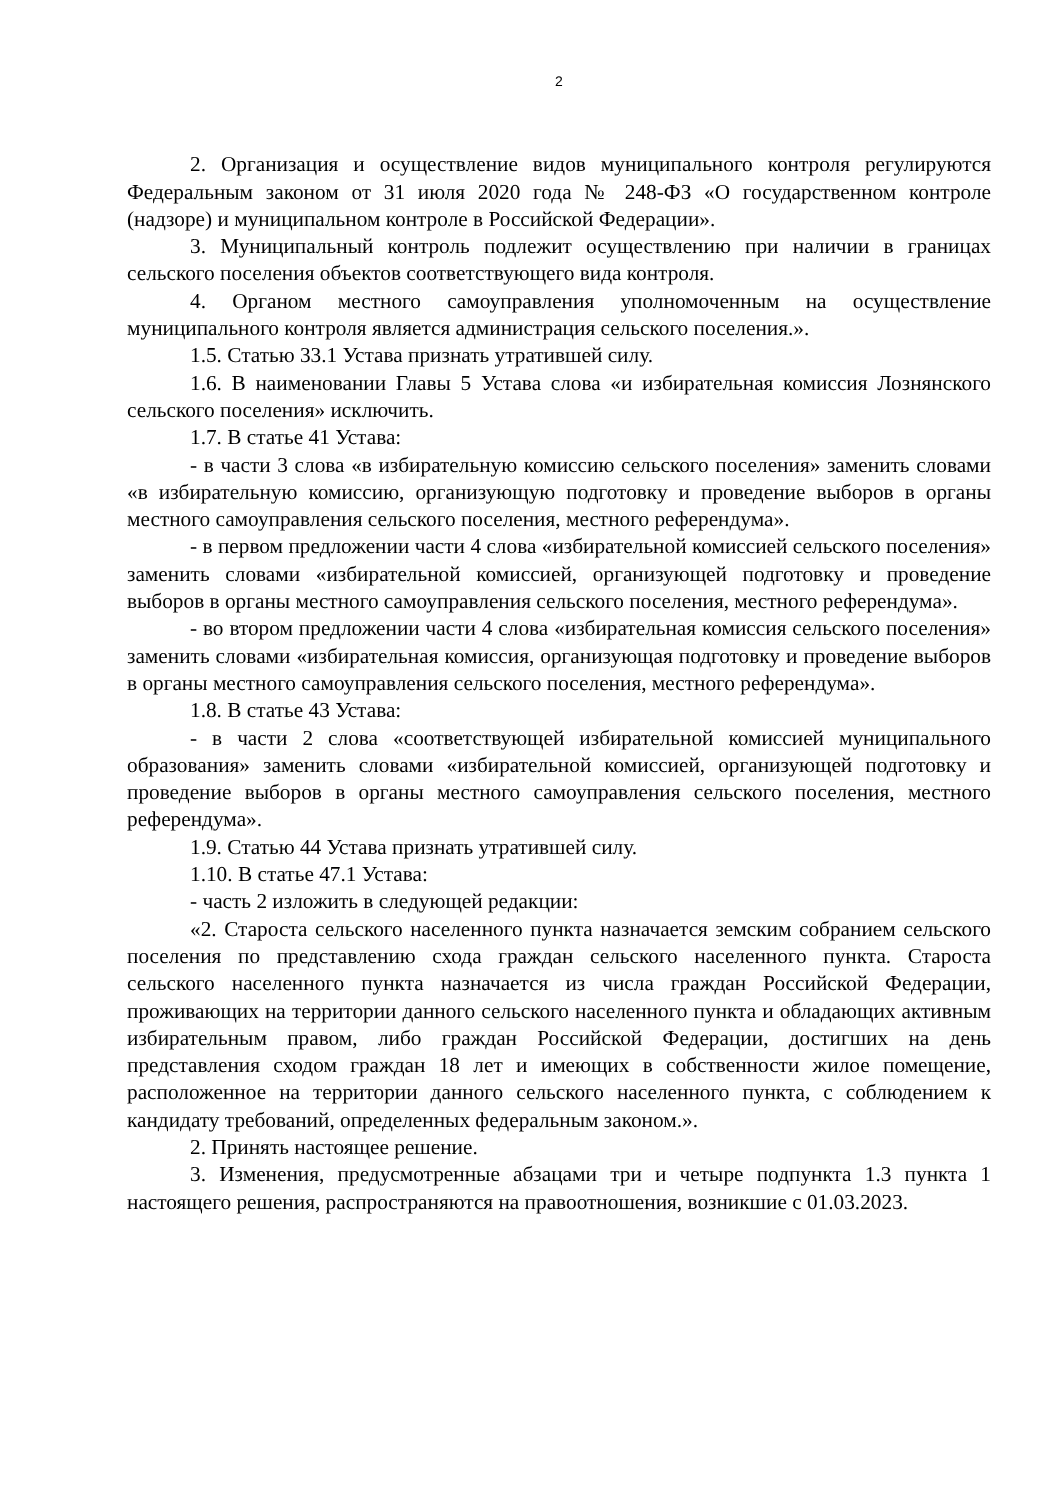2
2. Организация и осуществление видов муниципального контроля регулируются Федеральным законом от 31 июля 2020 года № 248-ФЗ «О государственном контроле (надзоре) и муниципальном контроле в Российской Федерации».
3. Муниципальный контроль подлежит осуществлению при наличии в границах сельского поселения объектов соответствующего вида контроля.
4. Органом местного самоуправления уполномоченным на осуществление муниципального контроля является администрация сельского поселения.».
1.5. Статью 33.1 Устава признать утратившей силу.
1.6. В наименовании Главы 5 Устава слова «и избирательная комиссия Лознянского сельского поселения» исключить.
1.7. В статье 41 Устава:
- в части 3 слова «в избирательную комиссию сельского поселения» заменить словами «в избирательную комиссию, организующую подготовку и проведение выборов в органы местного самоуправления сельского поселения, местного референдума».
- в первом предложении части 4 слова «избирательной комиссией сельского поселения» заменить словами «избирательной комиссией, организующей подготовку и проведение выборов в органы местного самоуправления сельского поселения, местного референдума».
- во втором предложении части 4 слова «избирательная комиссия сельского поселения» заменить словами «избирательная комиссия, организующая подготовку и проведение выборов в органы местного самоуправления сельского поселения, местного референдума».
1.8. В статье 43 Устава:
- в части 2 слова «соответствующей избирательной комиссией муниципального образования» заменить словами «избирательной комиссией, организующей подготовку и проведение выборов в органы местного самоуправления сельского поселения, местного референдума».
1.9. Статью 44 Устава признать утратившей силу.
1.10. В статье 47.1 Устава:
- часть 2 изложить в следующей редакции:
«2. Староста сельского населенного пункта назначается земским собранием сельского поселения по представлению схода граждан сельского населенного пункта. Староста сельского населенного пункта назначается из числа граждан Российской Федерации, проживающих на территории данного сельского населенного пункта и обладающих активным избирательным правом, либо граждан Российской Федерации, достигших на день представления сходом граждан 18 лет и имеющих в собственности жилое помещение, расположенное на территории данного сельского населенного пункта, с соблюдением к кандидату требований, определенных федеральным законом.».
2. Принять настоящее решение.
3. Изменения, предусмотренные абзацами три и четыре подпункта 1.3 пункта 1 настоящего решения, распространяются на правоотношения, возникшие с 01.03.2023.